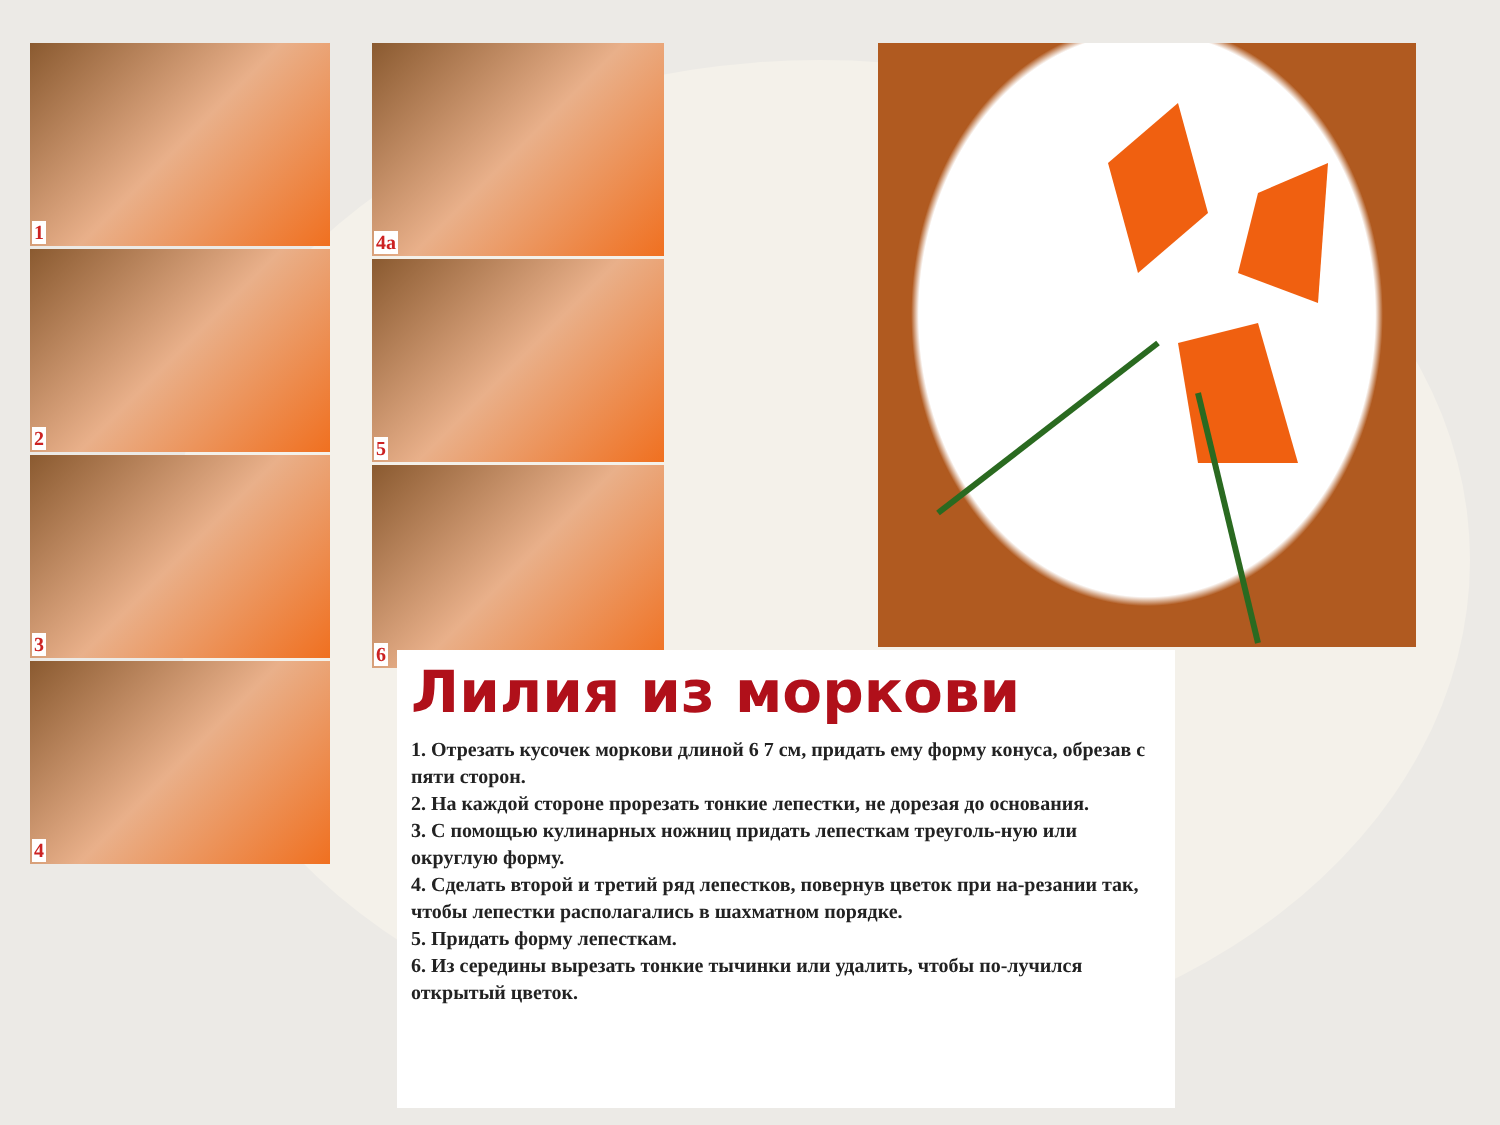1
2
3
4
4a
5
6
Лилия из моркови
1. Отрезать кусочек моркови длиной 6 7 см, придать ему форму конуса, обрезав с пяти сторон.
2. На каждой стороне прорезать тонкие лепестки, не дорезая до основания.
3. С помощью кулинарных ножниц придать лепесткам треуголь-ную или округлую форму.
4. Сделать второй и третий ряд лепестков, повернув цветок при на-резании так, чтобы лепестки располагались в шахматном порядке.
5. Придать форму лепесткам.
6. Из середины вырезать тонкие тычинки или удалить, чтобы по-лучился открытый цветок.